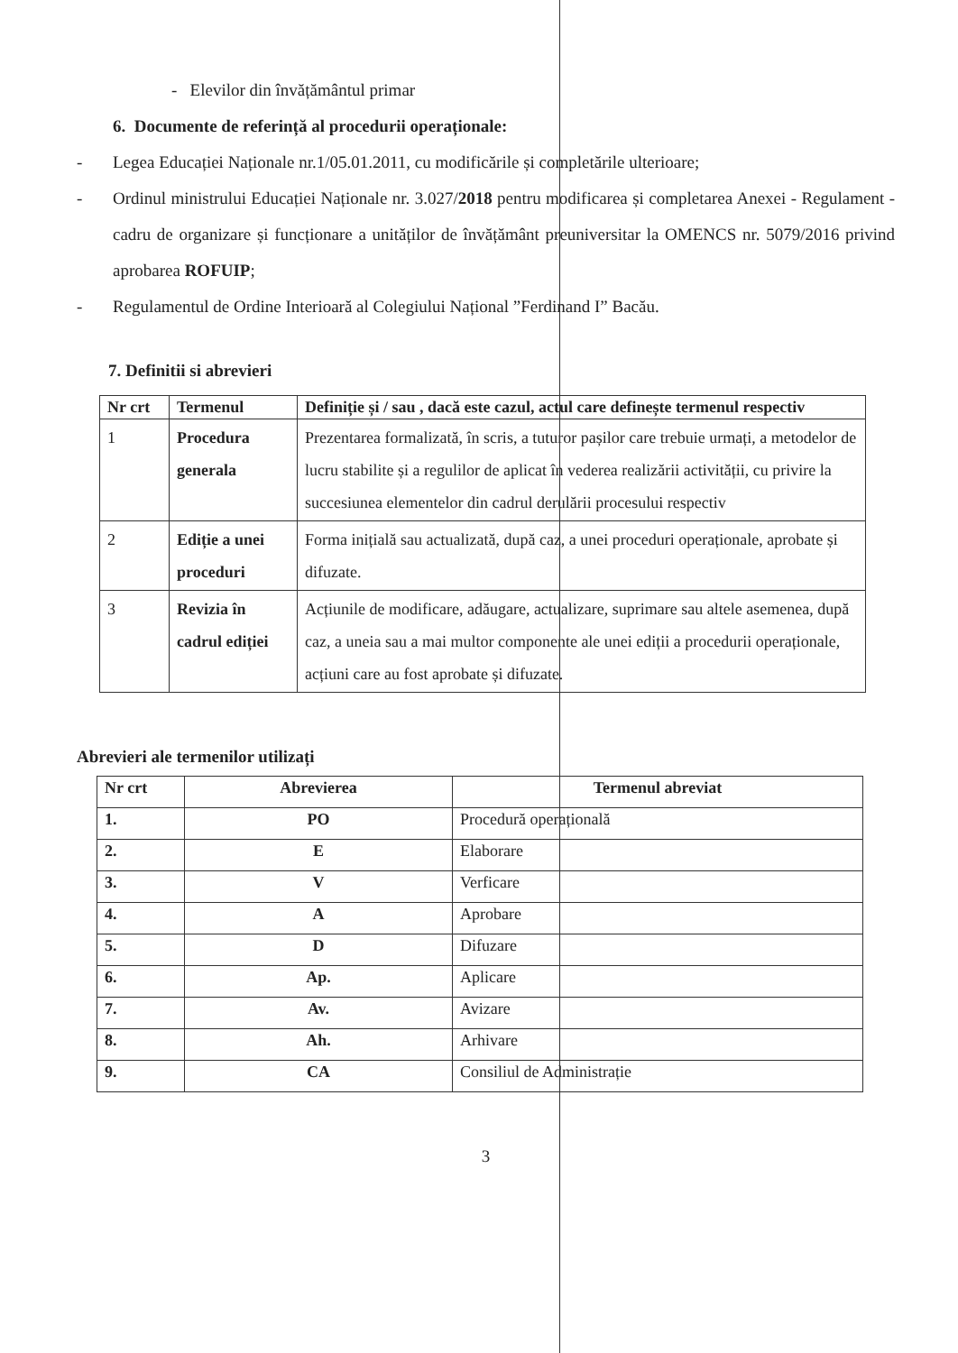- Elevilor din învățământul primar
6. Documente de referință al procedurii operaționale:
- Legea Educației Naționale nr.1/05.01.2011, cu modificările și completările ulterioare;
- Ordinul ministrului Educației Naționale nr. 3.027/2018 pentru modificarea și completarea Anexei - Regulament - cadru de organizare și funcționare a unităților de învățământ preuniversitar la OMENCS nr. 5079/2016 privind aprobarea ROFUIP;
- Regulamentul de Ordine Interioară al Colegiului Național ”Ferdinand I” Bacău.
7. Definitii si abrevieri
| Nr crt | Termenul | Definiție și / sau , dacă este cazul, actul care definește termenul respectiv |
| --- | --- | --- |
| 1 | Procedura generala | Prezentarea formalizată, în scris, a tuturor pașilor care trebuie urmați, a metodelor de lucru stabilite și a regulilor de aplicat în vederea realizării activității, cu privire la succesiunea elementelor din cadrul derulării procesului respectiv |
| 2 | Ediție a unei proceduri | Forma inițială sau actualizată, după caz, a unei proceduri operaționale, aprobate și difuzate. |
| 3 | Revizia în cadrul ediției | Acțiunile de modificare, adăugare, actualizare, suprimare sau altele asemenea, după caz, a uneia sau a mai multor componente ale unei ediții a procedurii operaționale, acțiuni care au fost aprobate și difuzate. |
Abrevieri ale termenilor utilizați
| Nr crt | Abrevierea | Termenul abreviat |
| --- | --- | --- |
| 1. | PO | Procedură operațională |
| 2. | E | Elaborare |
| 3. | V | Verficare |
| 4. | A | Aprobare |
| 5. | D | Difuzare |
| 6. | Ap. | Aplicare |
| 7. | Av. | Avizare |
| 8. | Ah. | Arhivare |
| 9. | CA | Consiliul de Administrație |
3